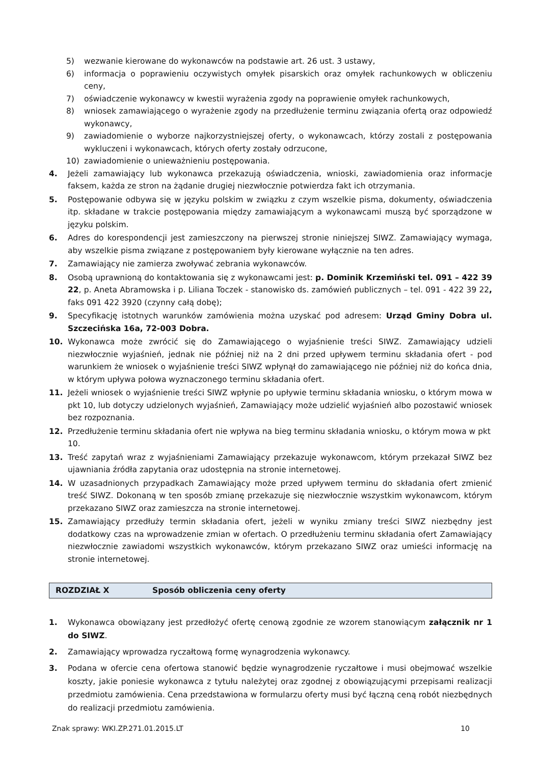5) wezwanie kierowane do wykonawców na podstawie art. 26 ust. 3 ustawy,
6) informacja o poprawieniu oczywistych omyłek pisarskich oraz omyłek rachunkowych w obliczeniu ceny,
7) oświadczenie wykonawcy w kwestii wyrażenia zgody na poprawienie omyłek rachunkowych,
8) wniosek zamawiającego o wyrażenie zgody na przedłużenie terminu związania ofertą oraz odpowiedź wykonawcy,
9) zawiadomienie o wyborze najkorzystniejszej oferty, o wykonawcach, którzy zostali z postępowania wykluczeni i wykonawcach, których oferty zostały odrzucone,
10) zawiadomienie o unieważnieniu postępowania.
4. Jeżeli zamawiający lub wykonawca przekazują oświadczenia, wnioski, zawiadomienia oraz informacje faksem, każda ze stron na żądanie drugiej niezwłocznie potwierdza fakt ich otrzymania.
5. Postępowanie odbywa się w języku polskim w związku z czym wszelkie pisma, dokumenty, oświadczenia itp. składane w trakcie postępowania między zamawiającym a wykonawcami muszą być sporządzone w języku polskim.
6. Adres do korespondencji jest zamieszczony na pierwszej stronie niniejszej SIWZ. Zamawiający wymaga, aby wszelkie pisma związane z postępowaniem były kierowane wyłącznie na ten adres.
7. Zamawiający nie zamierza zwoływać zebrania wykonawców.
8. Osobą uprawnioną do kontaktowania się z wykonawcami jest: p. Dominik Krzemiński tel. 091 – 422 39 22, p. Aneta Abramowska i p. Liliana Toczek - stanowisko ds. zamówień publicznych – tel. 091 - 422 39 22, faks 091 422 3920 (czynny całą dobę);
9. Specyfikację istotnych warunków zamówienia można uzyskać pod adresem: Urząd Gminy Dobra ul. Szczecińska 16a, 72-003 Dobra.
10. Wykonawca może zwrócić się do Zamawiającego o wyjaśnienie treści SIWZ. Zamawiający udzieli niezwłocznie wyjaśnień, jednak nie później niż na 2 dni przed upływem terminu składania ofert - pod warunkiem że wniosek o wyjaśnienie treści SIWZ wpłynął do zamawiającego nie później niż do końca dnia, w którym upływa połowa wyznaczonego terminu składania ofert.
11. Jeżeli wniosek o wyjaśnienie treści SIWZ wpłynie po upływie terminu składania wniosku, o którym mowa w pkt 10, lub dotyczy udzielonych wyjaśnień, Zamawiający może udzielić wyjaśnień albo pozostawić wniosek bez rozpoznania.
12. Przedłużenie terminu składania ofert nie wpływa na bieg terminu składania wniosku, o którym mowa w pkt 10.
13. Treść zapytań wraz z wyjaśnieniami Zamawiający przekazuje wykonawcom, którym przekazał SIWZ bez ujawniania źródła zapytania oraz udostępnia na stronie internetowej.
14. W uzasadnionych przypadkach Zamawiający może przed upływem terminu do składania ofert zmienić treść SIWZ. Dokonaną w ten sposób zmianę przekazuje się niezwłocznie wszystkim wykonawcom, którym przekazano SIWZ oraz zamieszcza na stronie internetowej.
15. Zamawiający przedłuży termin składania ofert, jeżeli w wyniku zmiany treści SIWZ niezbędny jest dodatkowy czas na wprowadzenie zmian w ofertach. O przedłużeniu terminu składania ofert Zamawiający niezwłocznie zawiadomi wszystkich wykonawców, którym przekazano SIWZ oraz umieści informację na stronie internetowej.
ROZDZIAŁ X Sposób obliczenia ceny oferty
1. Wykonawca obowiązany jest przedłożyć ofertę cenową zgodnie ze wzorem stanowiącym załącznik nr 1 do SIWZ.
2. Zamawiający wprowadza ryczałtową formę wynagrodzenia wykonawcy.
3. Podana w ofercie cena ofertowa stanowić będzie wynagrodzenie ryczałtowe i musi obejmować wszelkie koszty, jakie poniesie wykonawca z tytułu należytej oraz zgodnej z obowiązującymi przepisami realizacji przedmiotu zamówienia. Cena przedstawiona w formularzu oferty musi być łączną ceną robót niezbędnych do realizacji przedmiotu zamówienia.
Znak sprawy: WKI.ZP.271.01.2015.LT 10